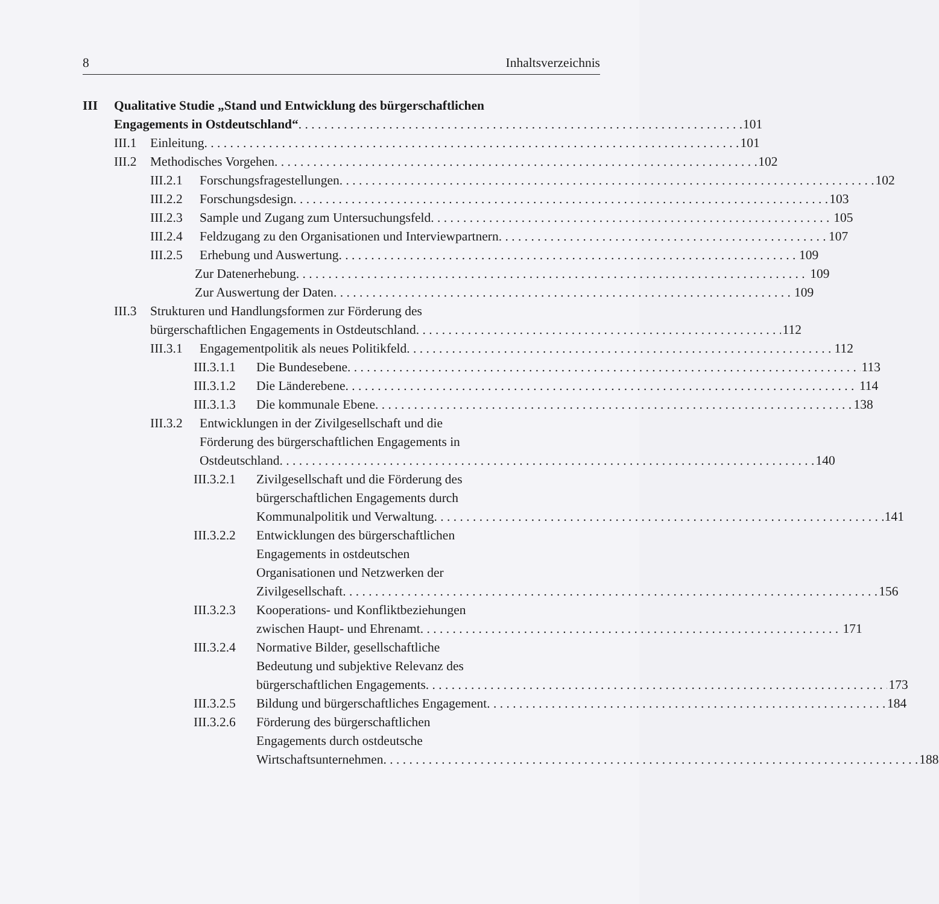8 Inhaltsverzeichnis
III Qualitative Studie „Stand und Entwicklung des bürgerschaftlichen
Engagements in Ostdeutschland“ 101
III.1
Einleitung 101
III.2
Methodisches Vorgehen 102
III.2.1
Forschungsfragestellungen 102
III.2.2
Forschungsdesign 103
III.2.3
Sample und Zugang zum Untersuchungsfeld 105
III.2.4
Feldzugang zu den Organisationen und Interviewpartnern 107
III.2.5
Erhebung und Auswertung 109
Zur Datenerhebung 109
Zur Auswertung der Daten 109
III.3
Strukturen und Handlungsformen zur Förderung des
bürgerschaftlichen Engagements in Ostdeutschland 112
III.3.1
Engagementpolitik als neues Politikfeld 112
III.3.1.1
Die Bundesebene 113
III.3.1.2
Die Länderebene 114
III.3.1.3
Die kommunale Ebene 138
III.3.2
Entwicklungen in der Zivilgesellschaft und die
Förderung des bürgerschaftlichen Engagements in
Ostdeutschland 140
III.3.2.1
Zivilgesellschaft und die Förderung des
bürgerschaftlichen Engagements durch
Kommunalpolitik und Verwaltung 141
III.3.2.2
Entwicklungen des bürgerschaftlichen
Engagements in ostdeutschen
Organisationen und Netzwerken der
Zivilgesellschaft 156
III.3.2.3
Kooperations- und Konfliktbeziehungen
zwischen Haupt- und Ehrenamt 171
III.3.2.4
Normative Bilder, gesellschaftliche
Bedeutung und subjektive Relevanz des
bürgerschaftlichen Engagements 173
III.3.2.5
Bildung und bürgerschaftliches Engagement 184
III.3.2.6
Förderung des bürgerschaftlichen
Engagements durch ostdeutsche
Wirtschaftsunternehmen 188